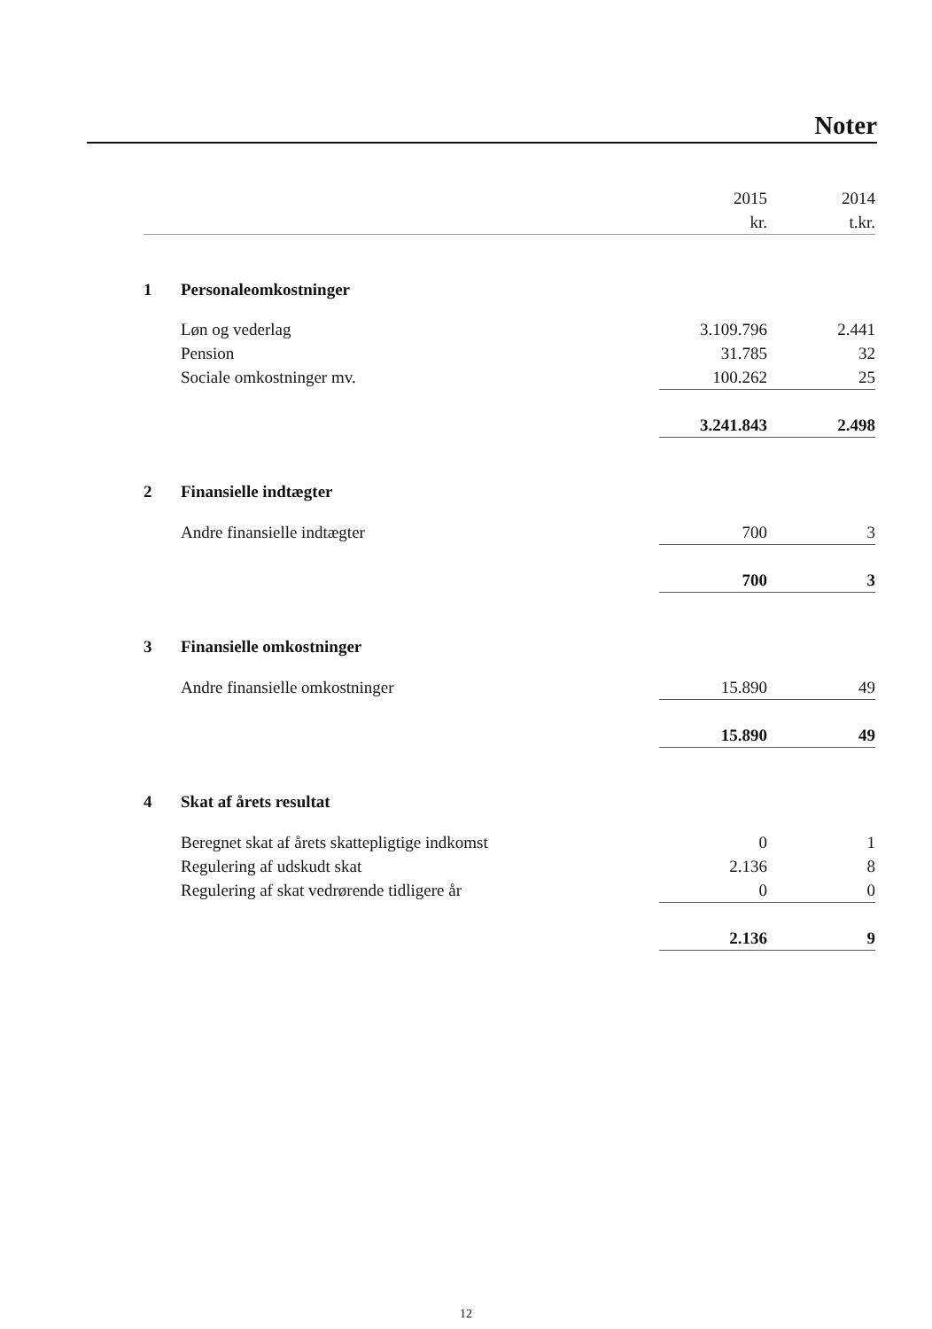Noter
| | | 2015 | 2014 |
| | | kr. | t.kr. |
| 1 | Personaleomkostninger | | |
| | Løn og vederlag | 3.109.796 | 2.441 |
| | Pension | 31.785 | 32 |
| | Sociale omkostninger mv. | 100.262 | 25 |
| | | 3.241.843 | 2.498 |
| 2 | Finansielle indtægter | | |
| | Andre finansielle indtægter | 700 | 3 |
| | | 700 | 3 |
| 3 | Finansielle omkostninger | | |
| | Andre finansielle omkostninger | 15.890 | 49 |
| | | 15.890 | 49 |
| 4 | Skat af årets resultat | | |
| | Beregnet skat af årets skattepligtige indkomst | 0 | 1 |
| | Regulering af udskudt skat | 2.136 | 8 |
| | Regulering af skat vedrørende tidligere år | 0 | 0 |
| | | 2.136 | 9 |
12